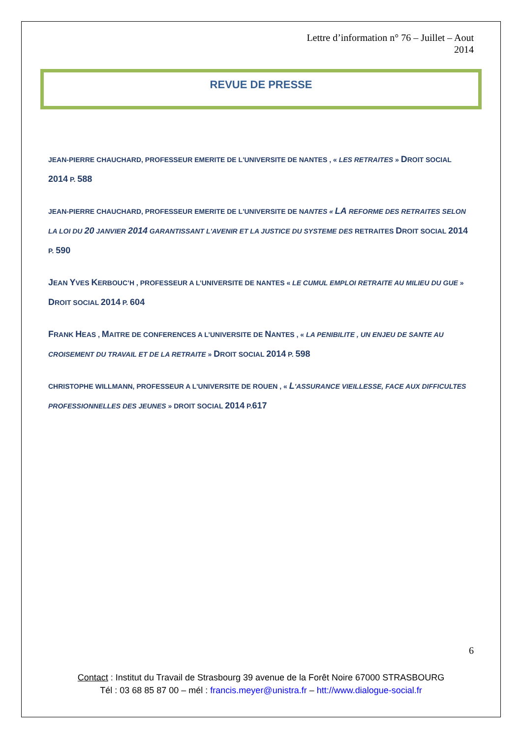Lettre d’information n° 76 – Juillet – Aout
2014
REVUE DE PRESSE
JEAN-PIERRE CHAUCHARD, PROFESSEUR EMERITE DE L'UNIVERSITE DE NANTES , « LES RETRAITES » DROIT SOCIAL 2014 P. 588
JEAN-PIERRE CHAUCHARD, PROFESSEUR EMERITE DE L'UNIVERSITE DE NANTES « LA REFORME DES RETRAITES SELON LA LOI DU 20 JANVIER 2014 GARANTISSANT L'AVENIR ET LA JUSTICE DU SYSTEME DES RETRAITES DROIT SOCIAL 2014 P. 590
JEAN YVES KERBOUC’H , PROFESSEUR A L’UNIVERSITE DE NANTES « LE CUMUL EMPLOI RETRAITE AU MILIEU DU GUE » DROIT SOCIAL 2014 P. 604
FRANK HEAS , MAITRE DE CONFERENCES A L’UNIVERSITE DE NANTES , « LA PENIBILITE , UN ENJEU DE SANTE AU CROISEMENT DU TRAVAIL ET DE LA RETRAITE » DROIT SOCIAL 2014 P. 598
CHRISTOPHE WILLMANN, PROFESSEUR A L'UNIVERSITE DE ROUEN , « L'ASSURANCE VIEILLESSE, FACE AUX DIFFICULTES PROFESSIONNELLES DES JEUNES » DROIT SOCIAL 2014 P.617
6
Contact : Institut du Travail de Strasbourg 39 avenue de la Forêt Noire 67000 STRASBOURG
Tél : 03 68 85 87 00 – mél : francis.meyer@unistra.fr – htt://www.dialogue-social.fr